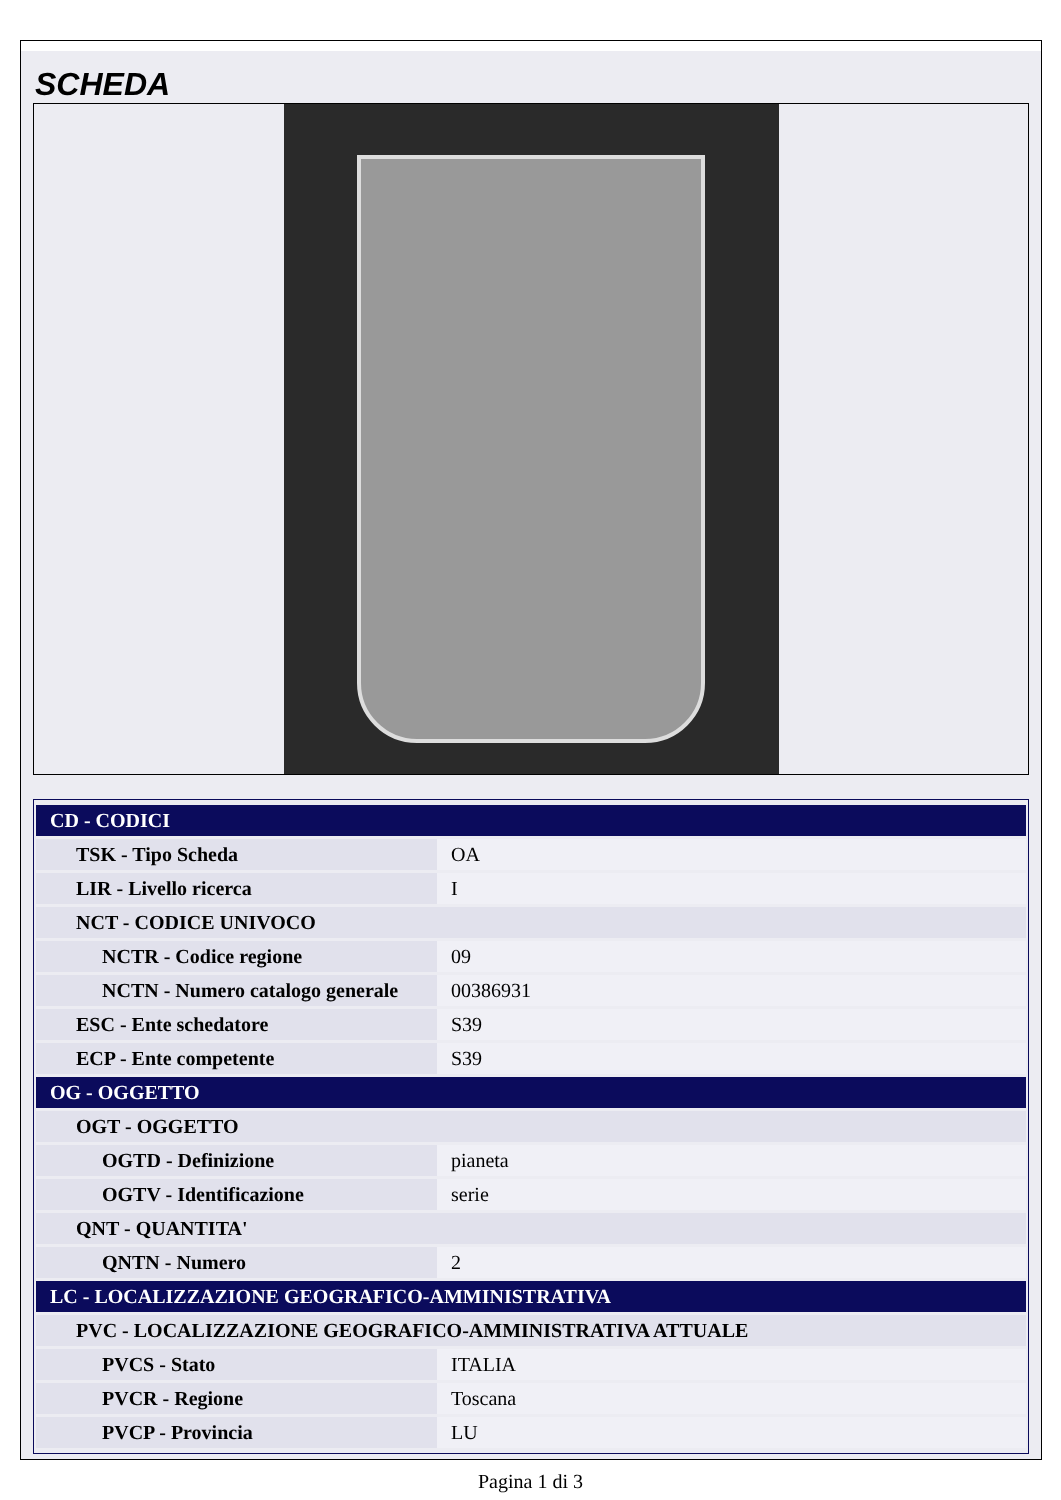SCHEDA
| CD - CODICI | |
| TSK - Tipo Scheda | OA |
| LIR - Livello ricerca | I |
| NCT - CODICE UNIVOCO | |
| NCTR - Codice regione | 09 |
| NCTN - Numero catalogo generale | 00386931 |
| ESC - Ente schedatore | S39 |
| ECP - Ente competente | S39 |
| OG - OGGETTO | |
| OGT - OGGETTO | |
| OGTD - Definizione | pianeta |
| OGTV - Identificazione | serie |
| QNT - QUANTITA' | |
| QNTN - Numero | 2 |
| LC - LOCALIZZAZIONE GEOGRAFICO-AMMINISTRATIVA | |
| PVC - LOCALIZZAZIONE GEOGRAFICO-AMMINISTRATIVA ATTUALE | |
| PVCS - Stato | ITALIA |
| PVCR - Regione | Toscana |
| PVCP - Provincia | LU |
Pagina 1 di 3